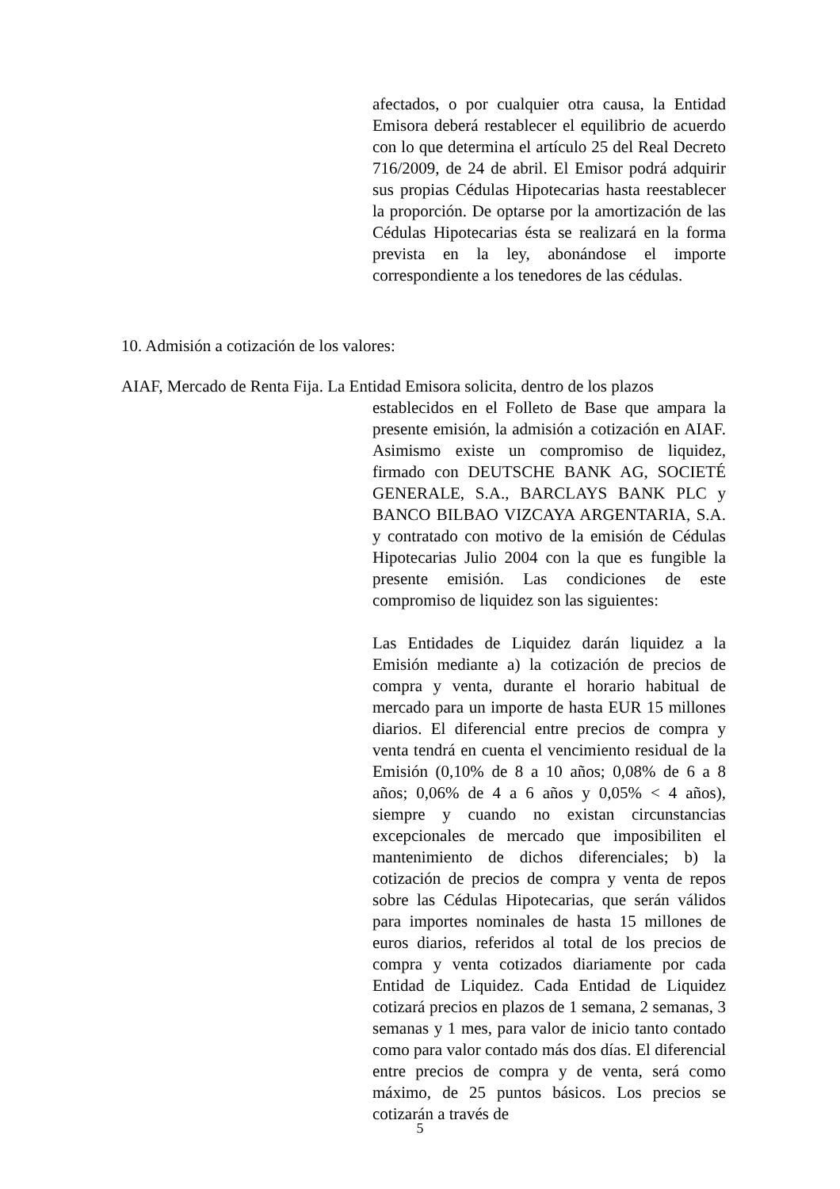afectados, o por cualquier otra causa, la Entidad Emisora deberá restablecer el equilibrio de acuerdo con lo que determina el artículo 25 del Real Decreto 716/2009, de 24 de abril. El Emisor podrá adquirir sus propias Cédulas Hipotecarias hasta reestablecer la proporción. De optarse por la amortización de las Cédulas Hipotecarias ésta se realizará en la forma prevista en la ley, abonándose el importe correspondiente a los tenedores de las cédulas.
10. Admisión a cotización de los valores:
AIAF, Mercado de Renta Fija. La Entidad Emisora solicita, dentro de los plazos
establecidos en el Folleto de Base que ampara la presente emisión, la admisión a cotización en AIAF. Asimismo existe un compromiso de liquidez, firmado con DEUTSCHE BANK AG, SOCIETÉ GENERALE, S.A., BARCLAYS BANK PLC y BANCO BILBAO VIZCAYA ARGENTARIA, S.A. y contratado con motivo de la emisión de Cédulas Hipotecarias Julio 2004 con la que es fungible la presente emisión. Las condiciones de este compromiso de liquidez son las siguientes:
Las Entidades de Liquidez darán liquidez a la Emisión mediante a) la cotización de precios de compra y venta, durante el horario habitual de mercado para un importe de hasta EUR 15 millones diarios. El diferencial entre precios de compra y venta tendrá en cuenta el vencimiento residual de la Emisión (0,10% de 8 a 10 años; 0,08% de 6 a 8 años; 0,06% de 4 a 6 años y 0,05% < 4 años), siempre y cuando no existan circunstancias excepcionales de mercado que imposibiliten el mantenimiento de dichos diferenciales; b) la cotización de precios de compra y venta de repos sobre las Cédulas Hipotecarias, que serán válidos para importes nominales de hasta 15 millones de euros diarios, referidos al total de los precios de compra y venta cotizados diariamente por cada Entidad de Liquidez. Cada Entidad de Liquidez cotizará precios en plazos de 1 semana, 2 semanas, 3 semanas y 1 mes, para valor de inicio tanto contado como para valor contado más dos días. El diferencial entre precios de compra y de venta, será como máximo, de 25 puntos básicos. Los precios se cotizarán a través de
5